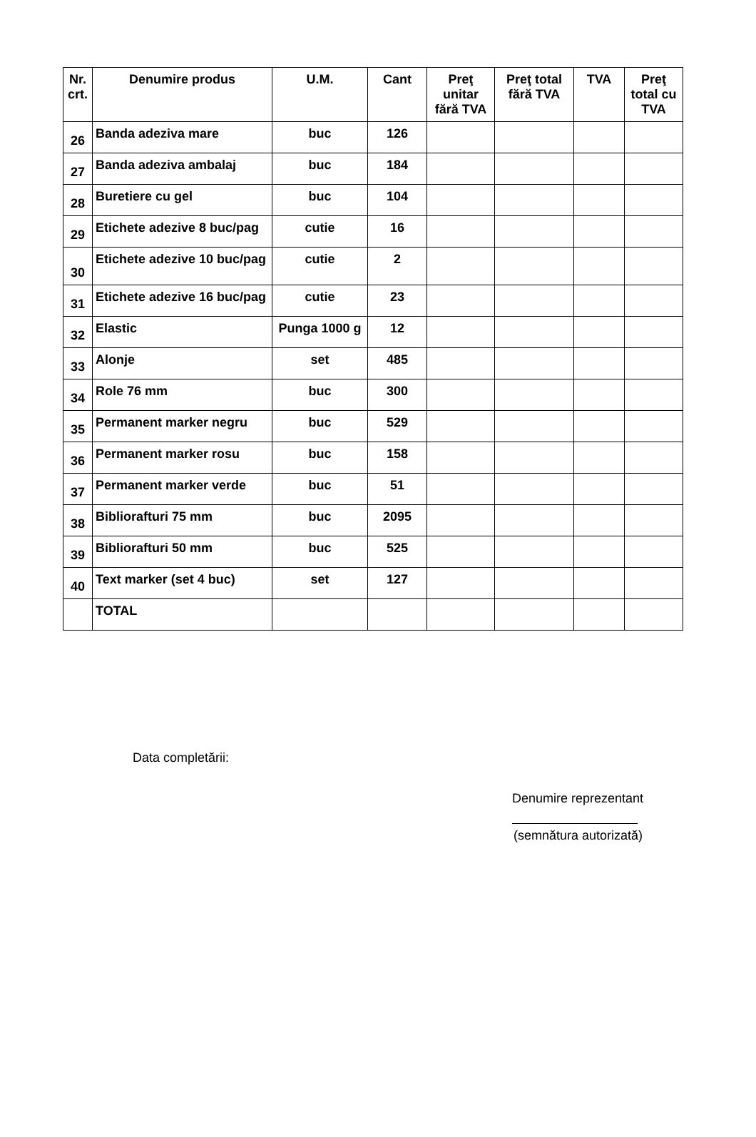| Nr. crt. | Denumire produs | U.M. | Cant | Preţ unitar fără TVA | Preţ total fără TVA | TVA | Preţ total cu TVA |
| --- | --- | --- | --- | --- | --- | --- | --- |
| 26 | Banda adeziva mare | buc | 126 | | | | |
| 27 | Banda adeziva ambalaj | buc | 184 | | | | |
| 28 | Buretiere cu gel | buc | 104 | | | | |
| 29 | Etichete adezive 8 buc/pag | cutie | 16 | | | | |
| 30 | Etichete adezive 10 buc/pag | cutie | 2 | | | | |
| 31 | Etichete adezive 16 buc/pag | cutie | 23 | | | | |
| 32 | Elastic | Punga 1000 g | 12 | | | | |
| 33 | Alonje | set | 485 | | | | |
| 34 | Role 76 mm | buc | 300 | | | | |
| 35 | Permanent marker negru | buc | 529 | | | | |
| 36 | Permanent marker rosu | buc | 158 | | | | |
| 37 | Permanent marker verde | buc | 51 | | | | |
| 38 | Biblioraft­uri 75 mm | buc | 2095 | | | | |
| 39 | Bibliorafturi 50 mm | buc | 525 | | | | |
| 40 | Text marker (set 4 buc) | set | 127 | | | | |
| | TOTAL | | | | | | |
Data completării:
Denumire reprezentant
(semnătura autorizată)